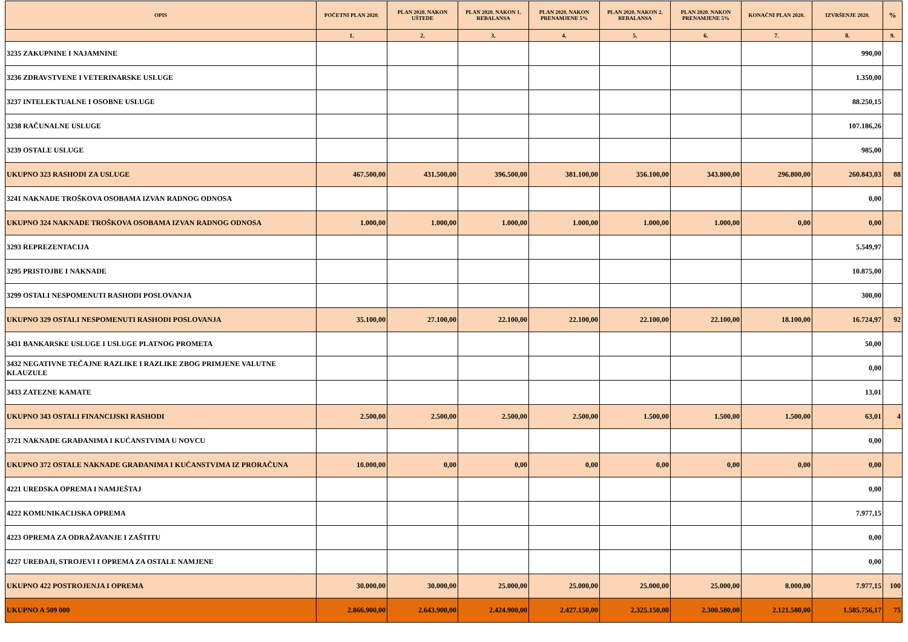| OPIS | POČETNI PLAN 2020. | PLAN 2020. NAKON UŠTEDE | PLAN 2020. NAKON 1. REBALANSA | PLAN 2020. NAKON PRENAMJENE 5% | PLAN 2020. NAKON 2. REBALANSA | PLAN 2020. NAKON PRENAMJENE 5% | KONAČNI PLAN 2020. | IZVRŠENJE 2020. | % |
| --- | --- | --- | --- | --- | --- | --- | --- | --- | --- |
| | 1. | 2. | 3. | 4. | 5. | 6. | 7. | 8. | 9. |
| 3235 ZAKUPNINE I NAJAMNINE | | | | | | | | 990,00 | |
| 3236 ZDRAVSTVENE I VETERINARSKE USLUGE | | | | | | | | 1.350,00 | |
| 3237 INTELEKTUALNE I OSOBNE USLUGE | | | | | | | | 88.250,15 | |
| 3238 RAČUNALNE USLUGE | | | | | | | | 107.186,26 | |
| 3239 OSTALE USLUGE | | | | | | | | 985,00 | |
| UKUPNO 323 RASHODI ZA USLUGE | 467.500,00 | 431.500,00 | 396.500,00 | 381.100,00 | 356.100,00 | 343.800,00 | 296.800,00 | 260.843,03 | 88 |
| 3241 NAKNADE TROŠKOVA OSOBAMA IZVAN RADNOG ODNOSA | | | | | | | | 0,00 | |
| UKUPNO 324 NAKNADE TROŠKOVA OSOBAMA IZVAN RADNOG ODNOSA | 1.000,00 | 1.000,00 | 1.000,00 | 1.000,00 | 1.000,00 | 1.000,00 | 0,00 | 0,00 | |
| 3293 REPREZENTACIJA | | | | | | | | 5.549,97 | |
| 3295 PRISTOJBE I NAKNADE | | | | | | | | 10.875,00 | |
| 3299 OSTALI NESPOMENUTI RASHODI POSLOVANJA | | | | | | | | 300,00 | |
| UKUPNO 329 OSTALI NESPOMENUTI RASHODI POSLOVANJA | 35.100,00 | 27.100,00 | 22.100,00 | 22.100,00 | 22.100,00 | 22.100,00 | 18.100,00 | 16.724,97 | 92 |
| 3431 BANKARSKE USLUGE I USLUGE PLATNOG PROMETA | | | | | | | | 50,00 | |
| 3432 NEGATIVNE TEČAJNE RAZLIKE I RAZLIKE ZBOG PRIMJENE VALUTNE KLAUZULE | | | | | | | | 0,00 | |
| 3433 ZATEZNE KAMATE | | | | | | | | 13,01 | |
| UKUPNO 343 OSTALI FINANCIJSKI RASHODI | 2.500,00 | 2.500,00 | 2.500,00 | 2.500,00 | 1.500,00 | 1.500,00 | 1.500,00 | 63,01 | 4 |
| 3721 NAKNADE GRAĐANIMA I KUĆANSTVIMA U NOVCU | | | | | | | | 0,00 | |
| UKUPNO 372 OSTALE NAKNADE GRAĐANIMA I KUĆANSTVIMA IZ PRORAČUNA | 10.000,00 | 0,00 | 0,00 | 0,00 | 0,00 | 0,00 | 0,00 | 0,00 | |
| 4221 UREDSKA OPREMA I NAMJEŠTAJ | | | | | | | | 0,00 | |
| 4222 KOMUNIKACIJSKA OPREMA | | | | | | | | 7.977,15 | |
| 4223 OPREMA ZA ODRAŽAVANJE I ZAŠTITU | | | | | | | | 0,00 | |
| 4227 UREĐAJI, STROJEVI I OPREMA ZA OSTALE NAMJENE | | | | | | | | 0,00 | |
| UKUPNO 422 POSTROJENJA I OPREMA | 30.000,00 | 30.000,00 | 25.000,00 | 25.000,00 | 25.000,00 | 25.000,00 | 8.000,00 | 7.977,15 | 100 |
| UKUPNO A 509 000 | 2.866.900,00 | 2.643.900,00 | 2.424.900,00 | 2.427.150,00 | 2.325.150,00 | 2.300.580,00 | 2.121.580,00 | 1.585.756,17 | 75 |